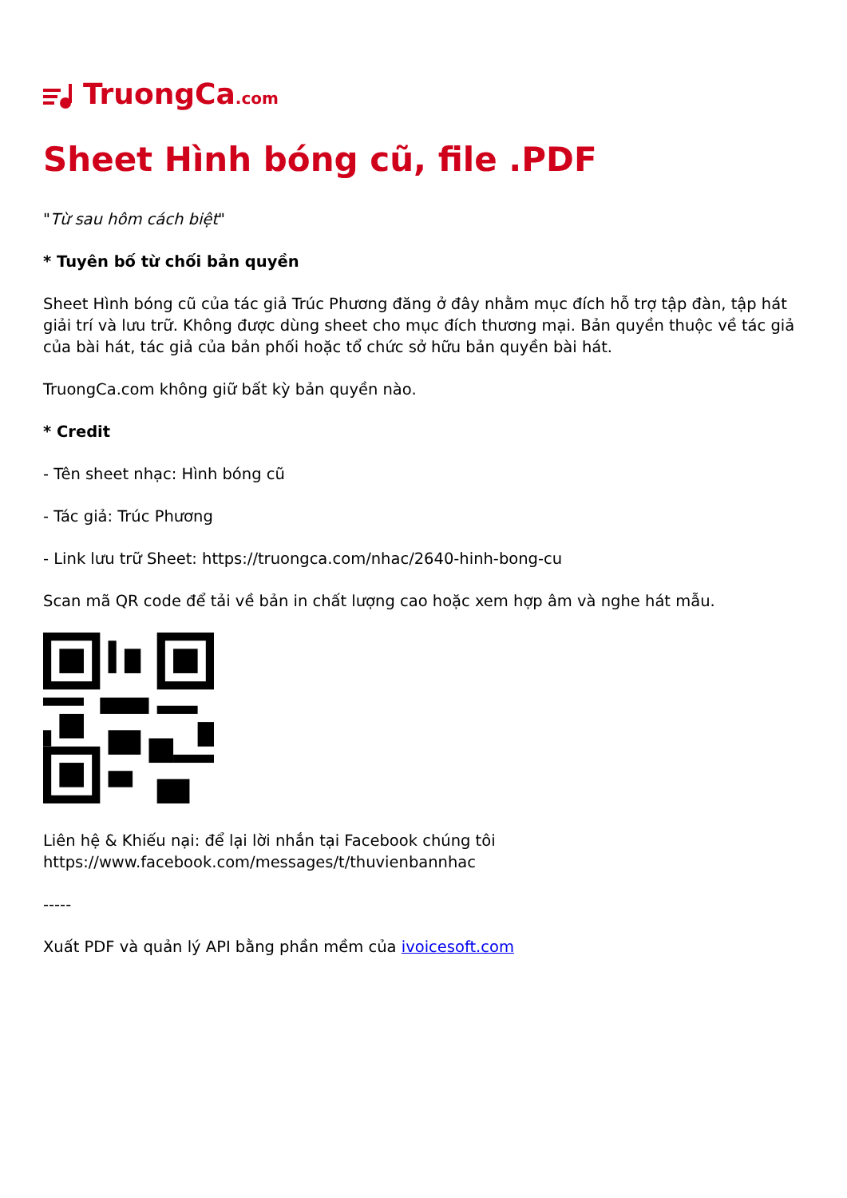TruongCa.com
Sheet Hình bóng cũ, file .PDF
"Từ sau hôm cách biệt"
* Tuyên bố từ chối bản quyền
Sheet Hình bóng cũ của tác giả Trúc Phương đăng ở đây nhằm mục đích hỗ trợ tập đàn, tập hát giải trí và lưu trữ. Không được dùng sheet cho mục đích thương mại. Bản quyền thuộc về tác giả của bài hát, tác giả của bản phối hoặc tổ chức sở hữu bản quyền bài hát.
TruongCa.com không giữ bất kỳ bản quyền nào.
* Credit
- Tên sheet nhạc: Hình bóng cũ
- Tác giả: Trúc Phương
- Link lưu trữ Sheet: https://truongca.com/nhac/2640-hinh-bong-cu
Scan mã QR code để tải về bản in chất lượng cao hoặc xem hợp âm và nghe hát mẫu.
Liên hệ & Khiếu nại: để lại lời nhắn tại Facebook chúng tôi
https://www.facebook.com/messages/t/thuvienbannhac
-----
Xuất PDF và quản lý API bằng phần mềm của ivoicesoft.com